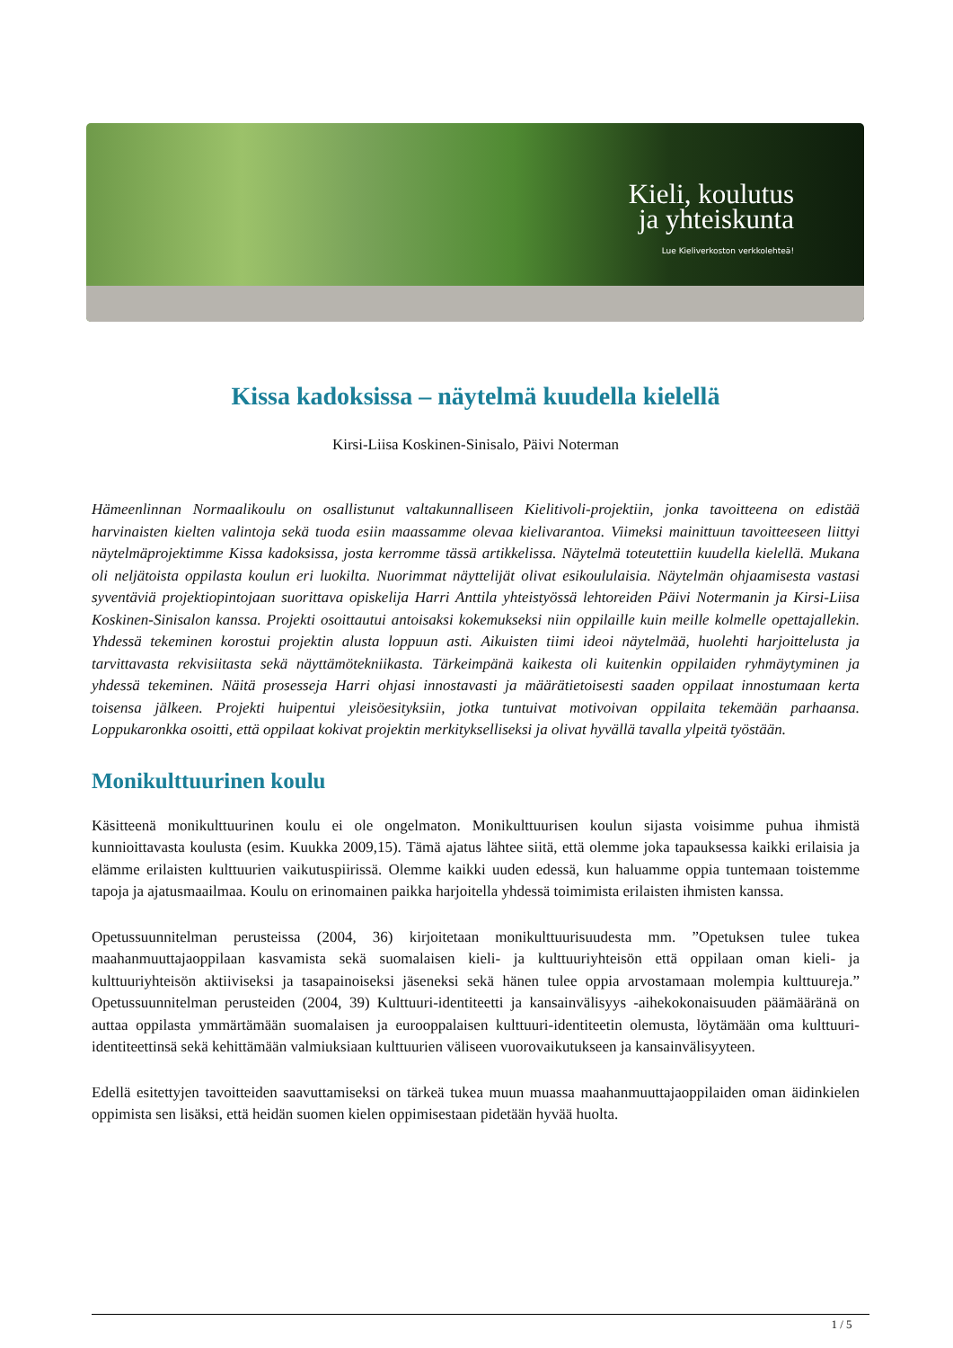Kieli, koulutus
ja yhteiskunta
Lue Kieliverkoston verkkolehteä!
Kissa kadoksissa – näytelmä kuudella kielellä
Kirsi-Liisa Koskinen-Sinisalo, Päivi Noterman
Hämeenlinnan Normaalikoulu on osallistunut valtakunnalliseen Kielitivoli-projektiin, jonka tavoitteena on edistää harvinaisten kielten valintoja sekä tuoda esiin maassamme olevaa kielivarantoa. Viimeksi mainittuun tavoitteeseen liittyi näytelmäprojektimme Kissa kadoksissa, josta kerromme tässä artikkelissa. Näytelmä toteutettiin kuudella kielellä. Mukana oli neljätoista oppilasta koulun eri luokilta. Nuorimmat näyttelijät olivat esikoululaisia. Näytelmän ohjaamisesta vastasi syventäviä projektiopintojaan suorittava opiskelija Harri Anttila yhteistyössä lehtoreiden Päivi Notermanin ja Kirsi-Liisa Koskinen-Sinisalon kanssa. Projekti osoittautui antoisaksi kokemukseksi niin oppilaille kuin meille kolmelle opettajallekin. Yhdessä tekeminen korostui projektin alusta loppuun asti. Aikuisten tiimi ideoi näytelmää, huolehti harjoittelusta ja tarvittavasta rekvisiitasta sekä näyttämötekniikasta. Tärkeimpänä kaikesta oli kuitenkin oppilaiden ryhmäytyminen ja yhdessä tekeminen. Näitä prosesseja Harri ohjasi innostavasti ja määrätietoisesti saaden oppilaat innostumaan kerta toisensa jälkeen. Projekti huipentui yleisöesityksiin, jotka tuntuivat motivoivan oppilaita tekemään parhaansa. Loppukaronkka osoitti, että oppilaat kokivat projektin merkitykselliseksi ja olivat hyvällä tavalla ylpeitä työstään.
Monikulttuurinen koulu
Käsitteenä monikulttuurinen koulu ei ole ongelmaton. Monikulttuurisen koulun sijasta voisimme puhua ihmistä kunnioittavasta koulusta (esim. Kuukka 2009,15). Tämä ajatus lähtee siitä, että olemme joka tapauksessa kaikki erilaisia ja elämme erilaisten kulttuurien vaikutuspiirissä. Olemme kaikki uuden edessä, kun haluamme oppia tuntemaan toistemme tapoja ja ajatusmaailmaa. Koulu on erinomainen paikka harjoitella yhdessä toimimista erilaisten ihmisten kanssa.
Opetussuunnitelman perusteissa (2004, 36) kirjoitetaan monikulttuurisuudesta mm. ”Opetuksen tulee tukea maahanmuuttajaoppilaan kasvamista sekä suomalaisen kieli- ja kulttuuriyhteisön että oppilaan oman kieli- ja kulttuuriyhteisön aktiiviseksi ja tasapainoiseksi jäseneksi sekä hänen tulee oppia arvostamaan molempia kulttuureja.” Opetussuunnitelman perusteiden (2004, 39) Kulttuuri-identiteetti ja kansainvälisyys -aihekokonaisuuden päämääränä on auttaa oppilasta ymmärtämään suomalaisen ja eurooppalaisen kulttuuri-identiteetin olemusta, löytämään oma kulttuuri-identiteettinsä sekä kehittämään valmiuksiaan kulttuurien väliseen vuorovaikutukseen ja kansainvälisyyteen.
Edellä esitettyjen tavoitteiden saavuttamiseksi on tärkeä tukea muun muassa maahanmuuttajaoppilaiden oman äidinkielen oppimista sen lisäksi, että heidän suomen kielen oppimisestaan pidetään hyvää huolta.
1 / 5